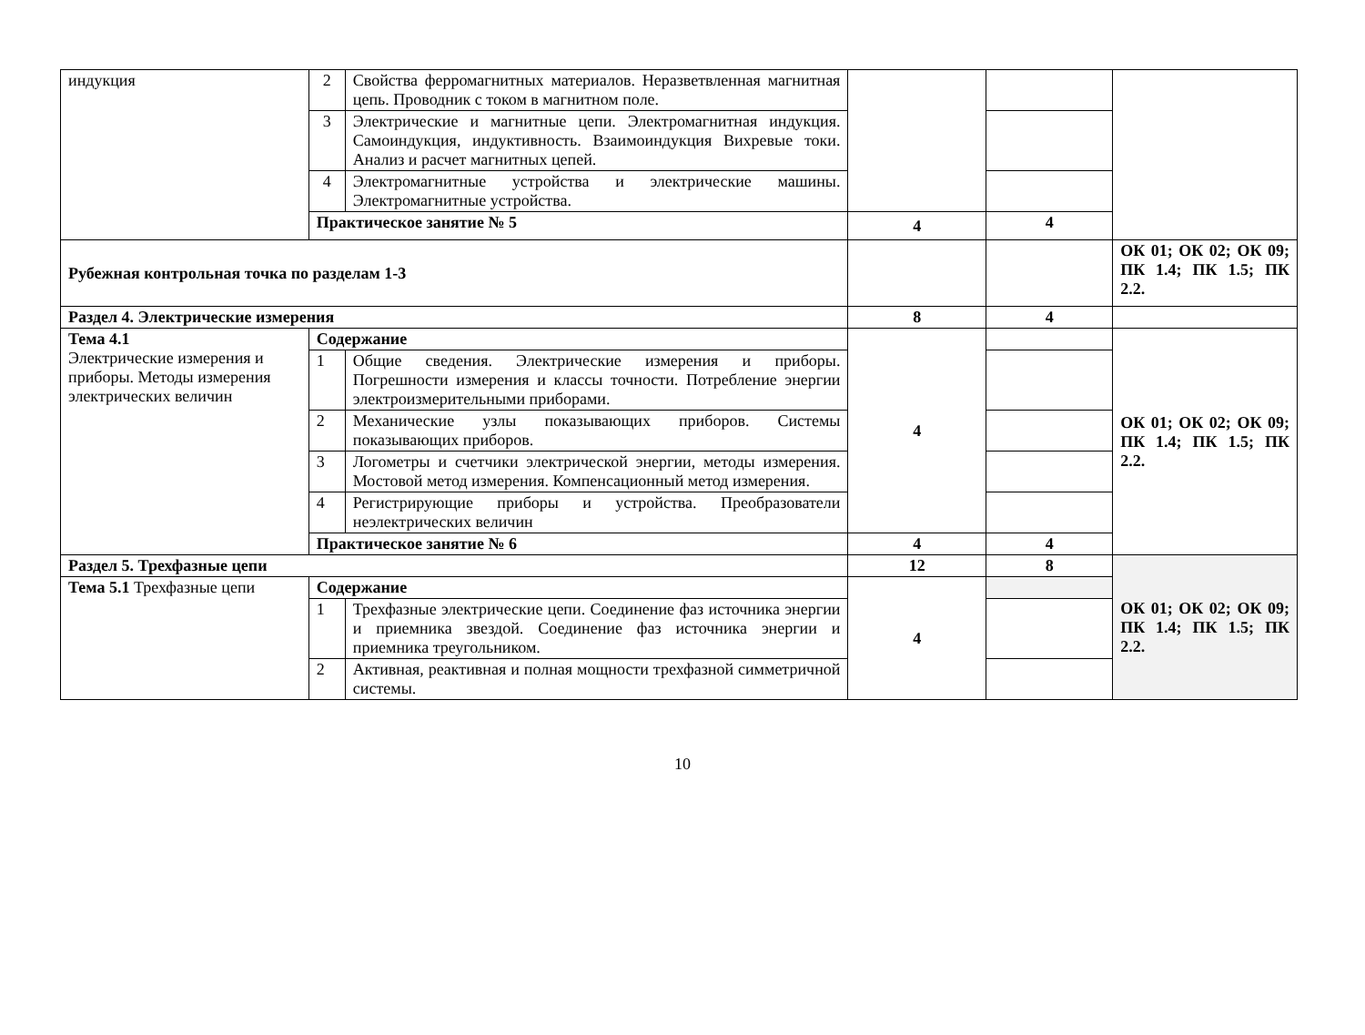| индукция | 2 | Свойства ферромагнитных материалов. Неразветвленная магнитная цепь. Проводник с током в магнитном поле. | | | |
| | 3 | Электрические и магнитные цепи. Электромагнитная индукция. Самоиндукция, индуктивность. Взаимоиндукция Вихревые токи. Анализ и расчет магнитных цепей. | | | |
| | 4 | Электромагнитные устройства и электрические машины. Электромагнитные устройства. | | | |
| | Практическое занятие № 5 | | 4 | 4 | |
| Рубежная контрольная точка по разделам 1-3 | | | | | ОК 01; ОК 02; ОК 09; ПК 1.4; ПК 1.5; ПК 2.2. |
| Раздел 4. Электрические измерения | | | 8 | 4 | |
| Тема 4.1 Электрические измерения и приборы. Методы измерения электрических величин | Содержание | | 4 | | ОК 01; ОК 02; ОК 09; ПК 1.4; ПК 1.5; ПК 2.2. |
| | 1 | Общие сведения. Электрические измерения и приборы. Погрешности измерения и классы точности. Потребление энергии электроизмерительными приборами. | | | |
| | 2 | Механические узлы показывающих приборов. Системы показывающих приборов. | | | |
| | 3 | Логометры и счетчики электрической энергии, методы измерения. Мостовой метод измерения. Компенсационный метод измерения. | | | |
| | 4 | Регистрирующие приборы и устройства. Преобразователи неэлектрических величин | | | |
| | Практическое занятие № 6 | | 4 | 4 | |
| Раздел 5. Трехфазные цепи | | | 12 | 8 | ОК 01; ОК 02; ОК 09; ПК 1.4; ПК 1.5; ПК 2.2. |
| Тема 5.1 Трехфазные цепи | Содержание | | 4 | | |
| | 1 | Трехфазные электрические цепи. Соединение фаз источника энергии и приемника звездой. Соединение фаз источника энергии и приемника треугольником. | | | |
| | 2 | Активная, реактивная и полная мощности трехфазной симметричной системы. | | | |
10